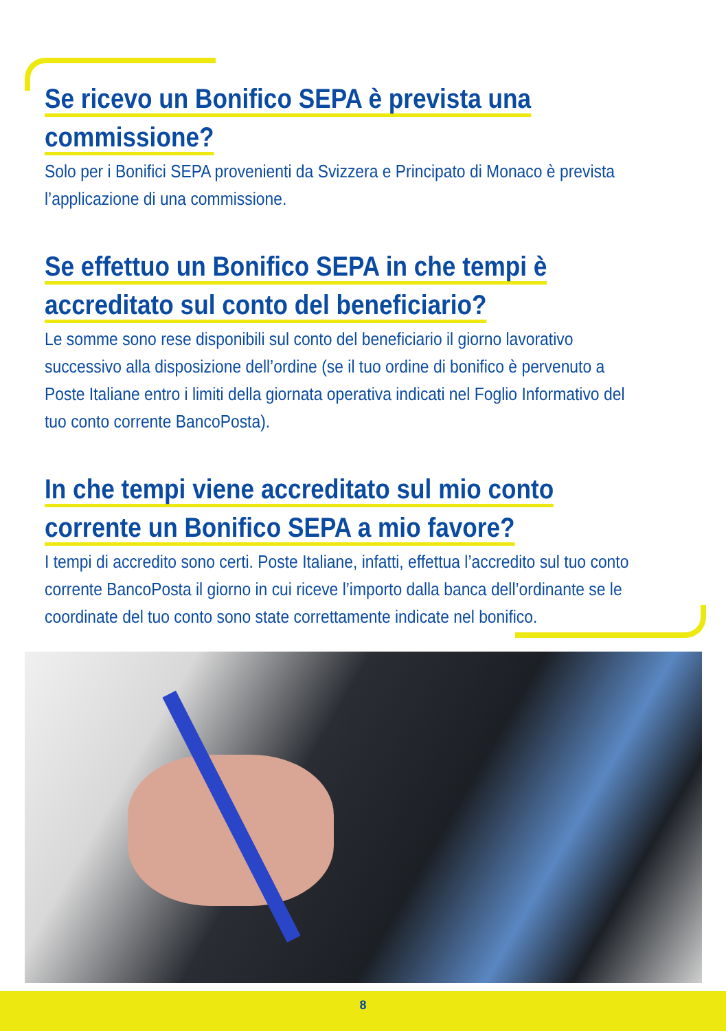Se ricevo un Bonifico SEPA è prevista una
commissione?
Solo per i Bonifici SEPA provenienti da Svizzera e Principato di Monaco è prevista
l’applicazione di una commissione.
Se effettuo un Bonifico SEPA in che tempi è
accreditato sul conto del beneficiario?
Le somme sono rese disponibili sul conto del beneficiario il giorno lavorativo
successivo alla disposizione dell’ordine (se il tuo ordine di bonifico è pervenuto a
Poste Italiane entro i limiti della giornata operativa indicati nel Foglio Informativo del
tuo conto corrente BancoPosta).
In che tempi viene accreditato sul mio conto
corrente un Bonifico SEPA a mio favore?
I tempi di accredito sono certi. Poste Italiane, infatti, effettua l’accredito sul tuo conto
corrente BancoPosta il giorno in cui riceve l’importo dalla banca dell’ordinante se le
coordinate del tuo conto sono state correttamente indicate nel bonifico.
8